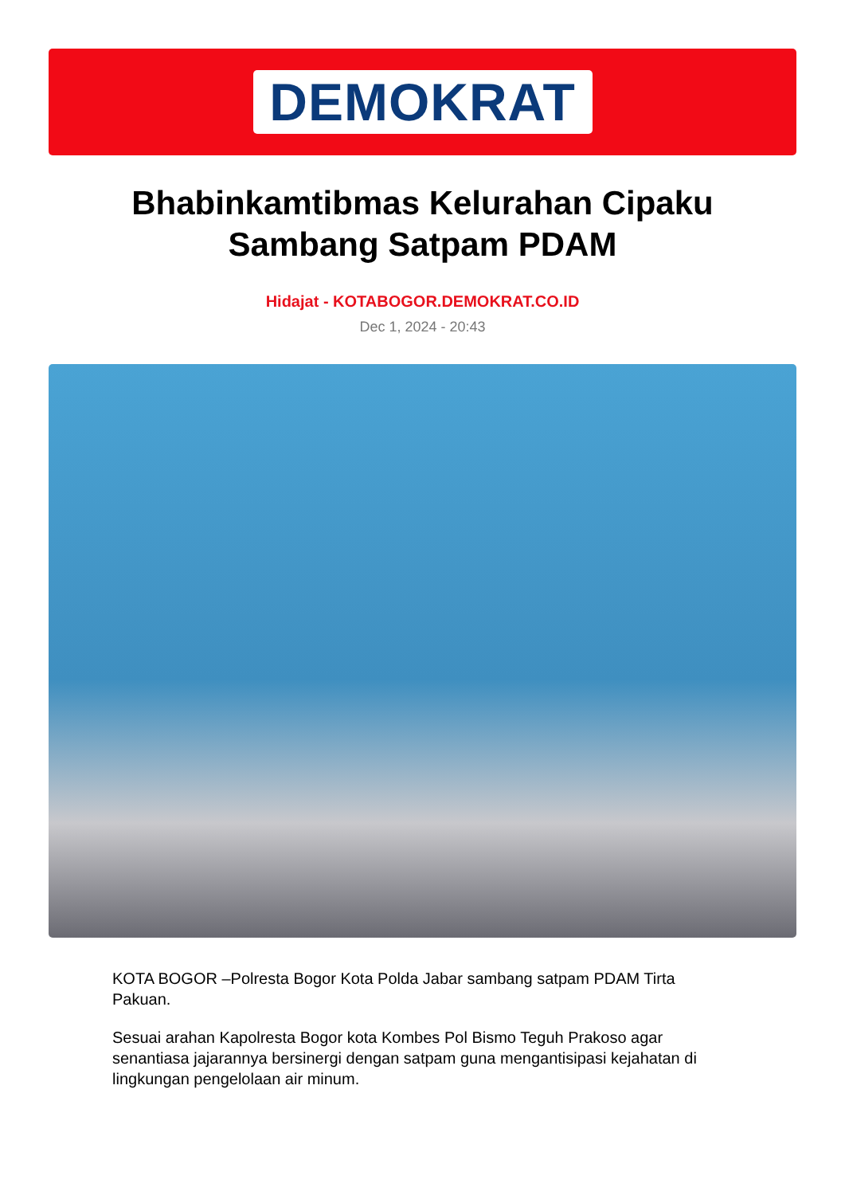DEMOKRAT
Bhabinkamtibmas Kelurahan Cipaku Sambang Satpam PDAM
Hidajat - KOTABOGOR.DEMOKRAT.CO.ID
Dec 1, 2024 - 20:43
KOTA BOGOR –Polresta Bogor Kota Polda Jabar sambang satpam PDAM Tirta Pakuan.
Sesuai arahan Kapolresta Bogor kota Kombes Pol Bismo Teguh Prakoso agar senantiasa jajarannya bersinergi dengan satpam guna mengantisipasi kejahatan di lingkungan pengelolaan air minum.